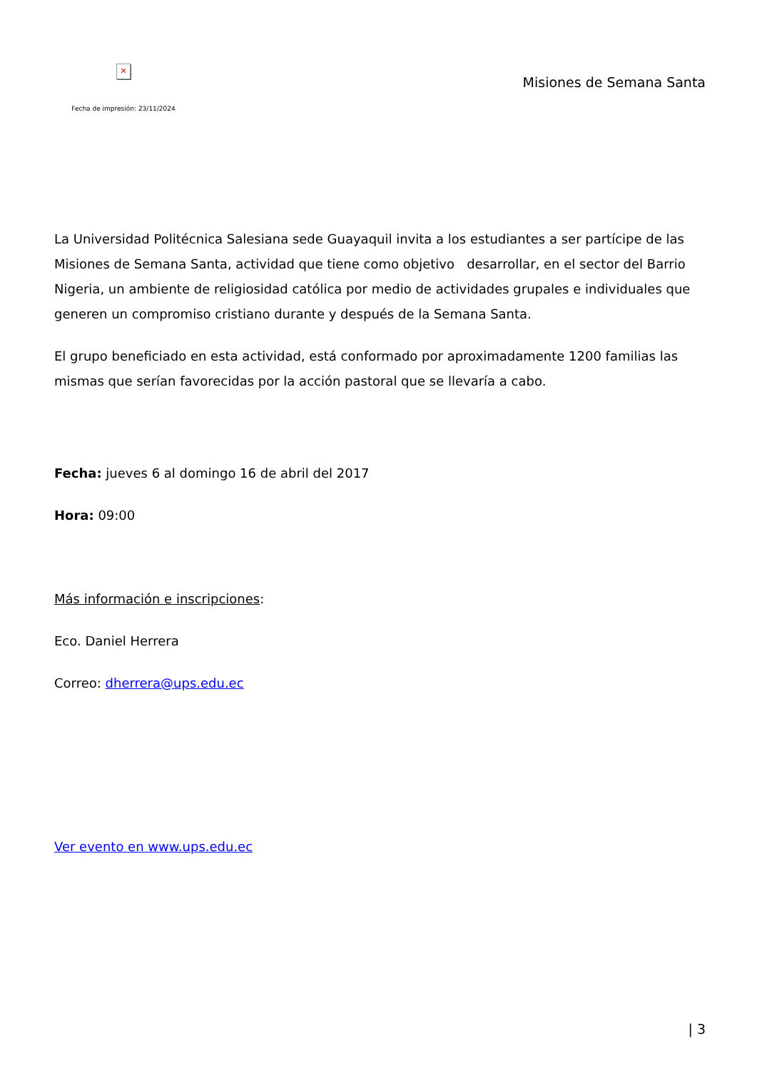✕
Fecha de impresión: 23/11/2024
Misiones de Semana Santa
La Universidad Politécnica Salesiana sede Guayaquil invita a los estudiantes a ser partícipe de las Misiones de Semana Santa, actividad que tiene como objetivo desarrollar, en el sector del Barrio Nigeria, un ambiente de religiosidad católica por medio de actividades grupales e individuales que generen un compromiso cristiano durante y después de la Semana Santa.
El grupo beneficiado en esta actividad, está conformado por aproximadamente 1200 familias las mismas que serían favorecidas por la acción pastoral que se llevaría a cabo.
Fecha: jueves 6 al domingo 16 de abril del 2017
Hora: 09:00
Más información e inscripciones:
Eco. Daniel Herrera
Correo: dherrera@ups.edu.ec
Ver evento en www.ups.edu.ec
| 3